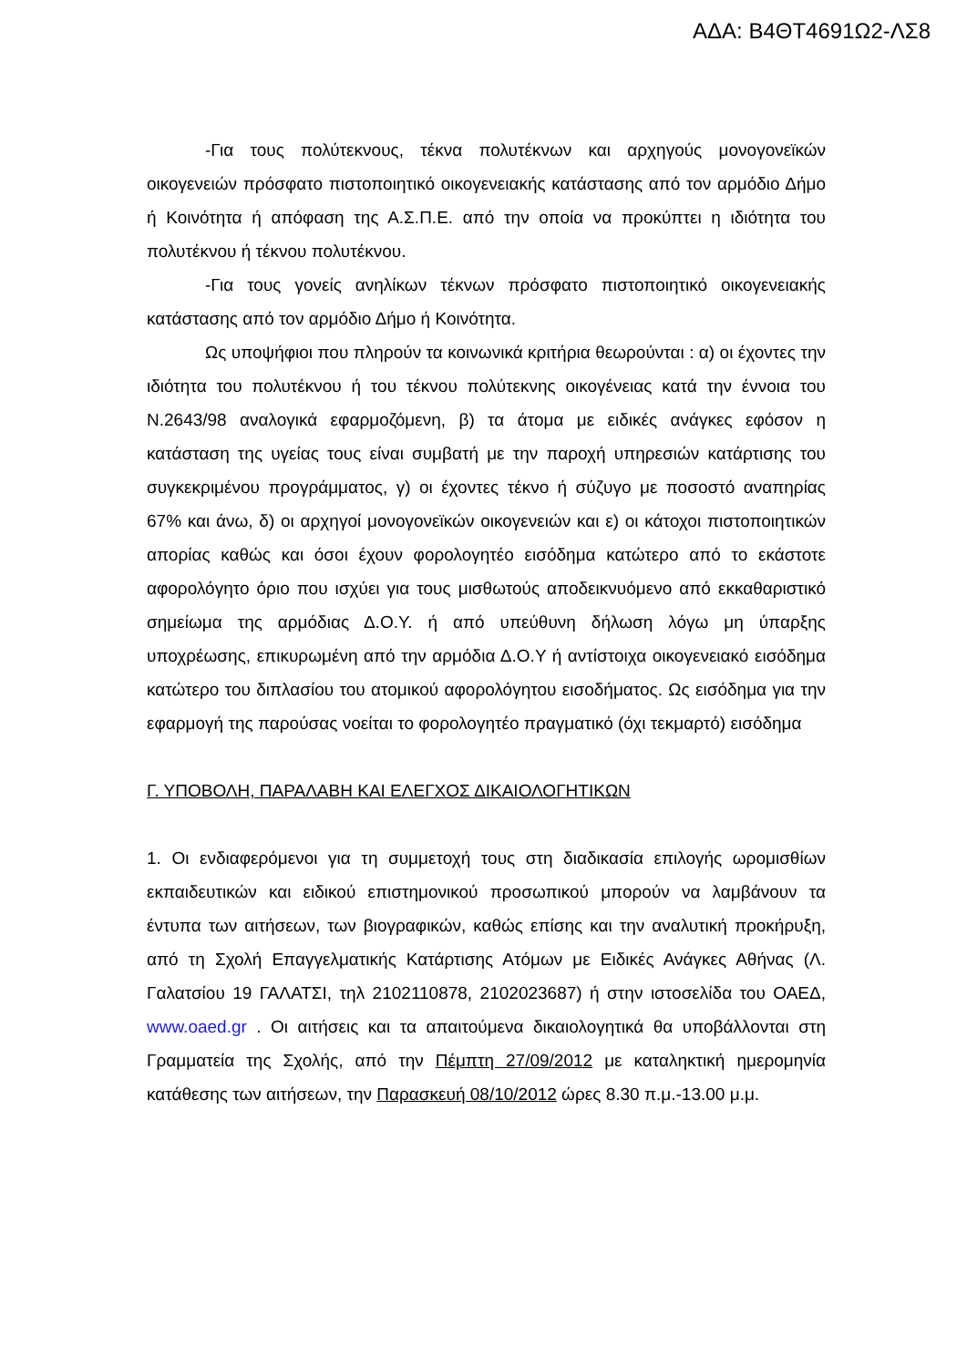ΑΔΑ: Β4ΘΤ4691Ω2-ΛΣ8
-Για τους πολύτεκνους, τέκνα πολυτέκνων και αρχηγούς μονογονεϊκών οικογενειών πρόσφατο πιστοποιητικό οικογενειακής κατάστασης από τον αρμόδιο Δήμο ή Κοινότητα ή απόφαση της Α.Σ.Π.Ε. από την οποία να προκύπτει η ιδιότητα του πολυτέκνου ή τέκνου πολυτέκνου.
-Για τους γονείς ανηλίκων τέκνων πρόσφατο πιστοποιητικό οικογενειακής κατάστασης από τον αρμόδιο Δήμο ή Κοινότητα.
Ως υποψήφιοι που πληρούν τα κοινωνικά κριτήρια θεωρούνται : α) οι έχοντες την ιδιότητα του πολυτέκνου ή του τέκνου πολύτεκνης οικογένειας κατά την έννοια του Ν.2643/98 αναλογικά εφαρμοζόμενη, β) τα άτομα με ειδικές ανάγκες εφόσον η κατάσταση της υγείας τους είναι συμβατή με την παροχή υπηρεσιών κατάρτισης του συγκεκριμένου προγράμματος, γ) οι έχοντες τέκνο ή σύζυγο με ποσοστό αναπηρίας 67% και άνω, δ) οι αρχηγοί μονογονεϊκών οικογενειών και ε) οι κάτοχοι πιστοποιητικών απορίας καθώς και όσοι έχουν φορολογητέο εισόδημα κατώτερο από το εκάστοτε αφορολόγητο όριο που ισχύει για τους μισθωτούς αποδεικνυόμενο από εκκαθαριστικό σημείωμα της αρμόδιας Δ.Ο.Υ. ή από υπεύθυνη δήλωση λόγω μη ύπαρξης υποχρέωσης, επικυρωμένη από την αρμόδια Δ.Ο.Υ ή αντίστοιχα οικογενειακό εισόδημα κατώτερο του διπλασίου του ατομικού αφορολόγητου εισοδήματος. Ως εισόδημα για την εφαρμογή της παρούσας νοείται το φορολογητέο πραγματικό (όχι τεκμαρτό) εισόδημα
Γ. ΥΠΟΒΟΛΗ, ΠΑΡΑΛΑΒΗ ΚΑΙ ΕΛΕΓΧΟΣ ΔΙΚΑΙΟΛΟΓΗΤΙΚΩΝ
1. Οι ενδιαφερόμενοι για τη συμμετοχή τους στη διαδικασία επιλογής ωρομισθίων εκπαιδευτικών και ειδικού επιστημονικού προσωπικού μπορούν να λαμβάνουν τα έντυπα των αιτήσεων, των βιογραφικών, καθώς επίσης και την αναλυτική προκήρυξη, από τη Σχολή Επαγγελματικής Κατάρτισης Ατόμων με Ειδικές Ανάγκες Αθήνας (Λ. Γαλατσίου 19 ΓΑΛΑΤΣΙ, τηλ 2102110878, 2102023687) ή στην ιστοσελίδα του ΟΑΕΔ, www.oaed.gr . Οι αιτήσεις και τα απαιτούμενα δικαιολογητικά θα υποβάλλονται στη Γραμματεία της Σχολής, από την Πέμπτη 27/09/2012 με καταληκτική ημερομηνία κατάθεσης των αιτήσεων, την Παρασκευή 08/10/2012 ώρες 8.30 π.μ.-13.00 μ.μ.